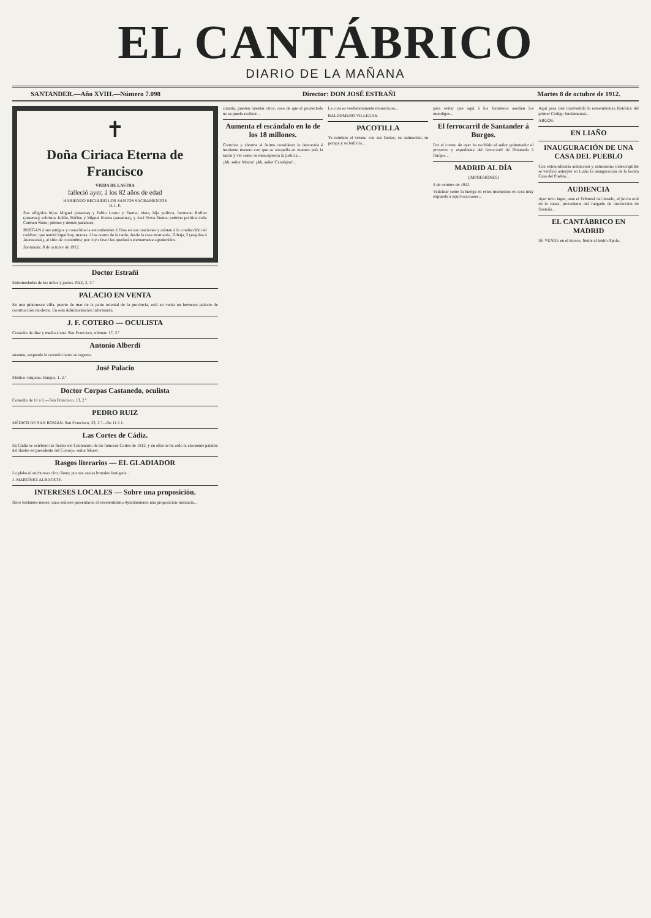EL CANTÁBRICO
DIARIO DE LA MAÑANA
SANTANDER.—Año XVIII.—Número 7.098 Director: DON JOSÉ ESTRAÑI Martes 8 de octubre de 1912.
✝
Doña Ciriaca Eterna de Francisco
VIUDA DE LASTRA
falleció ayer, á los 82 años de edad
HABIENDO RECIBIDO LOS SANTOS SACRAMENTOS
R. I. P.
Sus afligidos hijos Miguel (ausente) y Pablo Lastra y Eterna; nieta, hija política, hermano Rufino (ausente); sobrinos Julián, Rufino y Miguel Eterna (ausentes), y José Nova Eterna; sobrina política doña Carmen Nieto; primos y demás parientes,
RUEGAN á sus amigos y conocidos la encomienden á Dios en sus oraciones y asistan á la conducción del cadáver, que tendrá lugar hoy, martes, á las cuatro de la tarde, desde la casa mortuoria, Gibaja, 2 (esquina á Atarazanas), al sitio de costumbre; por cuyo favor les quedarán eternamente agradecidos.
Santander, 8 de octubre de 1912.
Doctor Estrañi
Enfermedades de los niños y partos. PAZ, 2, 3.º
PALACIO EN VENTA
En una pintoresca villa, puerto de mar de la parte oriental de la provincia, está en venta un hermoso palacio de construcción moderna. En esta Administración informarán.
J. F. COTERO — OCULISTA
Consulta de diez y media á una. San Francisco, número 17, 3.º
Antonio Alberdi
ausente, suspende la consulta hasta su regreso.
José Palacio
Médico-cirujano. Burgos, 1, 2.º
Doctor Corpas Castanedo, oculista
Consulta de 11 á 1.—San Francisco, 13, 2.º
PEDRO RUIZ
MÉDICO DE SAN ROMÁN. San Francisco, 23, 2.º—De 11 á 1.
Las Cortes de Cádiz.
En Cádiz se celebran las fiestas del Centenario de las famosas Cortes de 1812, y en ellas se ha oído la elocuente palabra del ilustre ex presidente del Consejo, señor Moret.
Rasgos literarios — EL GLADIADOR
La plebe el anchuroso circo llena; por sus ansias brutales fustigada...
J. MARTÍNEZ ALBACETE.
INTERESES LOCALES — Sobre una proposición.
Hace bastantes meses, unos señores presentaron al excelentísimo Ayuntamiento una proposición-instancia...
cuantía, pueden intentar otros, caso de que el proyectado no se pueda realizar...
Aumenta el escándalo en lo de los 18 millones.
Contrista y abruma el ánimo considerar la descarada é insolente manera con que se atropella en nuestro país la razón y ver cómo se menosprecia la justicia...
¡Ah, señor Maura! ¡Ah, señor Canalejas!...
La cosa es verdaderamente monstruosa...
BALDOMERO VILLEGAS.
PACOTILLA
Ya terminó el verano con sus fiestas, su animación, su pompa y su bullicio...
para evitar que aquí á los forasteros asedien los mendigos...
El ferrocarril de Santander á Burgos.
Por el correo de ayer ha recibido el señor gobernador el proyecto y expediente del ferrocarril de Ontaneda á Burgos...
MADRID AL DÍA
(IMPRESIONES)
5 de octubre de 1912.
Vaticinar sobre la huelga en estos momentos es cosa muy expuesta á equivocaciones...
Aquí pasa casi inadvertida la remembranza histórica del primer Código fundamental...
ARGOS.
EN LIAÑO
INAUGURACIÓN DE UNA CASA DEL PUEBLO
Con extraordinaria animación y entusiasmo indescriptible se verificó anteayer en Liaño la inauguración de la bonita Casa del Pueblo...
AUDIENCIA
Ayer tuvo lugar, ante el Tribunal del Jurado, el juicio oral de la causa, procedente del Juzgado de instrucción de Santoña...
EL CANTÁBRICO EN MADRID
SE VENDE en el kiosco, frente al teatro Apolo.